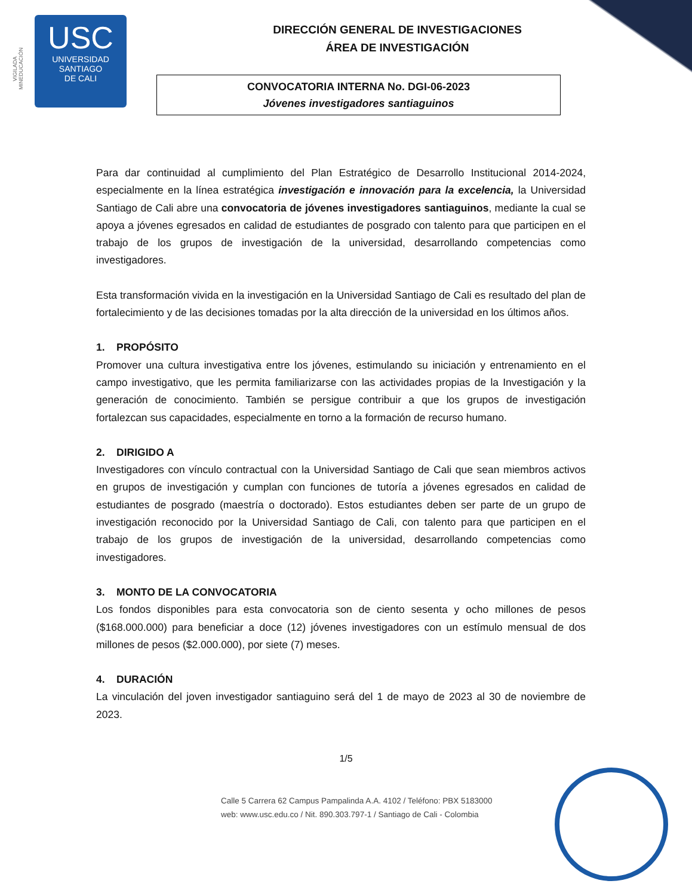VIGILADA MINEDUCACIÓN
USC
UNIVERSIDAD
SANTIAGO
DE CALI
DIRECCIÓN GENERAL DE INVESTIGACIONES
ÁREA DE INVESTIGACIÓN
CONVOCATORIA INTERNA No. DGI-06-2023
Jóvenes investigadores santiaguinos
Para dar continuidad al cumplimiento del Plan Estratégico de Desarrollo Institucional 2014-2024, especialmente en la línea estratégica investigación e innovación para la excelencia, la Universidad Santiago de Cali abre una convocatoria de jóvenes investigadores santiaguinos, mediante la cual se apoya a jóvenes egresados en calidad de estudiantes de posgrado con talento para que participen en el trabajo de los grupos de investigación de la universidad, desarrollando competencias como investigadores.
Esta transformación vivida en la investigación en la Universidad Santiago de Cali es resultado del plan de fortalecimiento y de las decisiones tomadas por la alta dirección de la universidad en los últimos años.
1. PROPÓSITO
Promover una cultura investigativa entre los jóvenes, estimulando su iniciación y entrenamiento en el campo investigativo, que les permita familiarizarse con las actividades propias de la Investigación y la generación de conocimiento. También se persigue contribuir a que los grupos de investigación fortalezcan sus capacidades, especialmente en torno a la formación de recurso humano.
2. DIRIGIDO A
Investigadores con vínculo contractual con la Universidad Santiago de Cali que sean miembros activos en grupos de investigación y cumplan con funciones de tutoría a jóvenes egresados en calidad de estudiantes de posgrado (maestría o doctorado). Estos estudiantes deben ser parte de un grupo de investigación reconocido por la Universidad Santiago de Cali, con talento para que participen en el trabajo de los grupos de investigación de la universidad, desarrollando competencias como investigadores.
3. MONTO DE LA CONVOCATORIA
Los fondos disponibles para esta convocatoria son de ciento sesenta y ocho millones de pesos ($168.000.000) para beneficiar a doce (12) jóvenes investigadores con un estímulo mensual de dos millones de pesos ($2.000.000), por siete (7) meses.
4. DURACIÓN
La vinculación del joven investigador santiaguino será del 1 de mayo de 2023 al 30 de noviembre de 2023.
1/5
Calle 5 Carrera 62 Campus Pampalinda A.A. 4102 / Teléfono: PBX 5183000
web: www.usc.edu.co / Nit. 890.303.797-1 / Santiago de Cali - Colombia